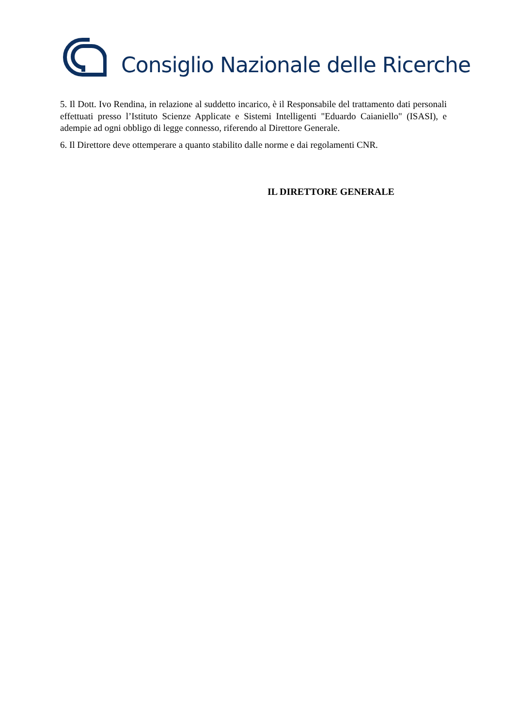Consiglio Nazionale delle Ricerche
5. Il Dott. Ivo Rendina, in relazione al suddetto incarico, è il Responsabile del trattamento dati personali effettuati presso l’Istituto Scienze Applicate e Sistemi Intelligenti "Eduardo Caianiello" (ISASI), e adempie ad ogni obbligo di legge connesso, riferendo al Direttore Generale.
6. Il Direttore deve ottemperare a quanto stabilito dalle norme e dai regolamenti CNR.
IL DIRETTORE GENERALE